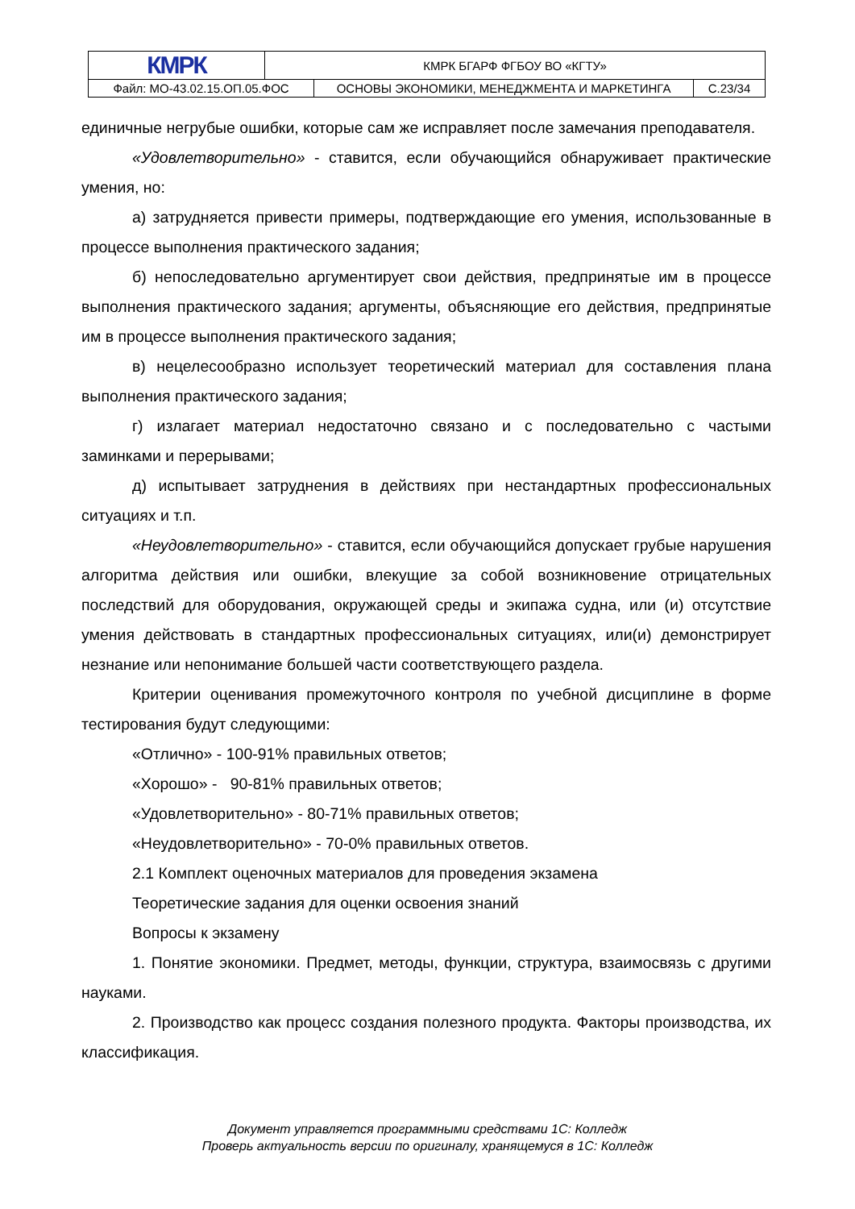| КМРК | КМРК БГАРФ ФГБОУ ВО «КГТУ» | | |
| Файл: МО-43.02.15.ОП.05.ФОС | | ОСНОВЫ ЭКОНОМИКИ, МЕНЕДЖМЕНТА И МАРКЕТИНГА | С.23/34 |
единичные негрубые ошибки, которые сам же исправляет после замечания преподавателя.
«Удовлетворительно» - ставится, если обучающийся обнаруживает практические умения, но:
а) затрудняется привести примеры, подтверждающие его умения, использованные в процессе выполнения практического задания;
б) непоследовательно аргументирует свои действия, предпринятые им в процессе выполнения практического задания; аргументы, объясняющие его действия, предпринятые им в процессе выполнения практического задания;
в) нецелесообразно использует теоретический материал для составления плана выполнения практического задания;
г) излагает материал недостаточно связано и с последовательно с частыми заминками и перерывами;
д) испытывает затруднения в действиях при нестандартных профессиональных ситуациях и т.п.
«Неудовлетворительно» - ставится, если обучающийся допускает грубые нарушения алгоритма действия или ошибки, влекущие за собой возникновение отрицательных последствий для оборудования, окружающей среды и экипажа судна, или (и) отсутствие умения действовать в стандартных профессиональных ситуациях, или(и) демонстрирует незнание или непонимание большей части соответствующего раздела.
Критерии оценивания промежуточного контроля по учебной дисциплине в форме тестирования будут следующими:
«Отлично» - 100-91% правильных ответов;
«Хорошо» - 90-81% правильных ответов;
«Удовлетворительно» - 80-71% правильных ответов;
«Неудовлетворительно» - 70-0% правильных ответов.
2.1 Комплект оценочных материалов для проведения экзамена
Теоретические задания для оценки освоения знаний
Вопросы к экзамену
1. Понятие экономики. Предмет, методы, функции, структура, взаимосвязь с другими науками.
2. Производство как процесс создания полезного продукта. Факторы производства, их классификация.
Документ управляется программными средствами 1С: Колледж
Проверь актуальность версии по оригиналу, хранящемуся в 1С: Колледж